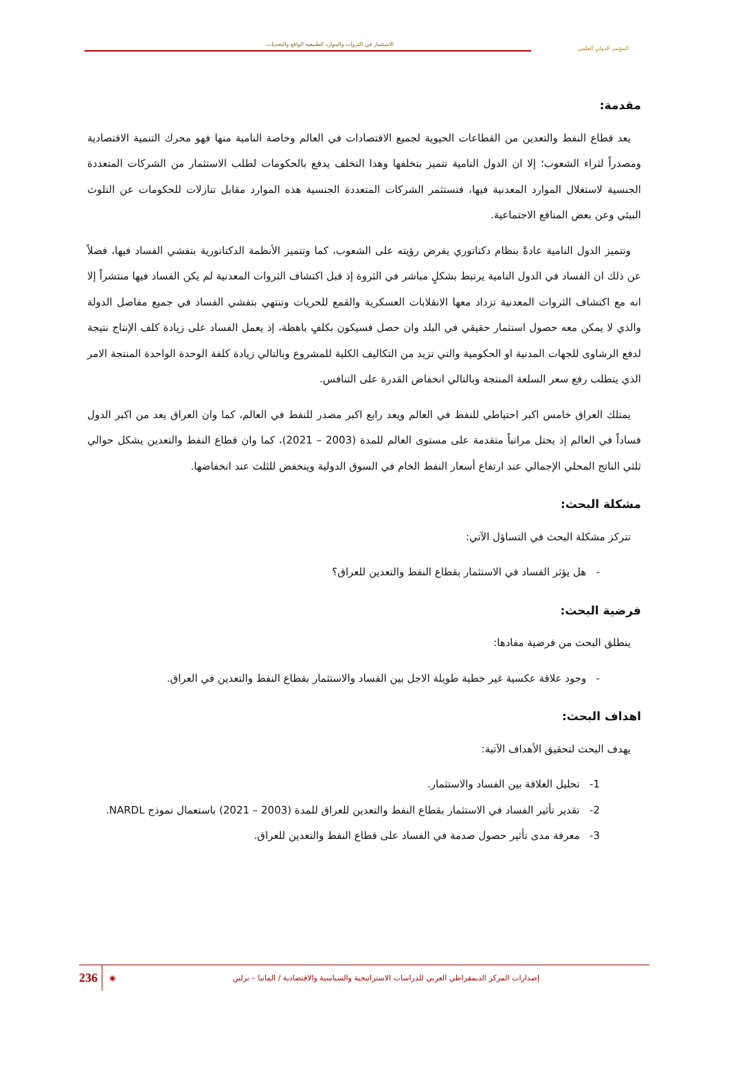المؤتمر الدولي العلمي
الاستثمار في الثروات والموارد الطبيعية الواقع والتحديات
مقدمة:
يعد قطاع النفط والتعدين من القطاعات الحيوية لجميع الاقتصادات في العالم وخاصة النامية منها فهو محرك التنمية الاقتصادية ومصدراً لثراء الشعوب؛ إلا ان الدول النامية تتميز بتخلفها وهذا التخلف يدفع بالحكومات لطلب الاستثمار من الشركات المتعددة الجنسية لاستغلال الموارد المعدنية فيها، فتستثمر الشركات المتعددة الجنسية هذه الموارد مقابل تنازلات للحكومات عن التلوث البيئي وعن بعض المنافع الاجتماعية.
وتتميز الدول النامية عادةً بنظام دكتاتوري يفرض رؤيته على الشعوب، كما وتتميز الأنظمة الدكتاتورية بتفشي الفساد فيها، فضلاً عن ذلك ان الفساد في الدول النامية يرتبط بشكلٍ مباشر في الثروة إذ قبل اكتشاف الثروات المعدنية لم يكن الفساد فيها منتشراً إلا انه مع اكتشاف الثروات المعدنية تزداد معها الانقلابات العسكرية والقمع للحريات وتنتهي بتفشي الفساد في جميع مفاصل الدولة والذي لا يمكن معه حصول استثمار حقيقي في البلد وان حصل فسيكون بكلفٍ باهظة، إذ يعمل الفساد على زيادة كلف الإنتاج نتيجة لدفع الرشاوى للجهات المدنية او الحكومية والتي تزيد من التكاليف الكلية للمشروع وبالتالي زيادة كلفة الوحدة الواحدة المنتجة الامر الذي يتطلب رفع سعر السلعة المنتجة وبالتالي انخفاض القدرة على التنافس.
يمتلك العراق خامس اكبر احتياطي للنفط في العالم ويعد رابع اكبر مصدر للنفط في العالم، كما وان العراق يعد من اكبر الدول فساداً في العالم إذ يحتل مراتباً متقدمة على مستوى العالم للمدة (2003 – 2021)، كما وان قطاع النفط والتعدين يشكل حوالي ثلثي الناتج المحلي الإجمالي عند ارتفاع أسعار النفط الخام في السوق الدولية وينخفض للثلث عند انخفاضها.
مشكلة البحث:
تتركز مشكلة البحث في التساؤل الآتي:
- هل يؤثر الفساد في الاستثمار بقطاع النفط والتعدين للعراق؟
فرضية البحث:
ينطلق البحث من فرضية مفادها:
- وجود علاقة عكسية غير خطية طويلة الاجل بين الفساد والاستثمار بقطاع النفط والتعدين في العراق.
اهداف البحث:
يهدف البحث لتحقيق الأهداف الآتية:
1- تحليل العلاقة بين الفساد والاستثمار.
2- تقدير تأثير الفساد في الاستثمار بقطاع النفط والتعدين للعراق للمدة (2003 – 2021) باستعمال نموذج NARDL.
3- معرفة مدى تأثير حصول صدمة في الفساد على قطاع النفط والتعدين للعراق.
236 ◉ إصدارات المركز الديمقراطي العربي للدراسات الاستراتيجية والسياسية والاقتصادية / المانيا – برلين